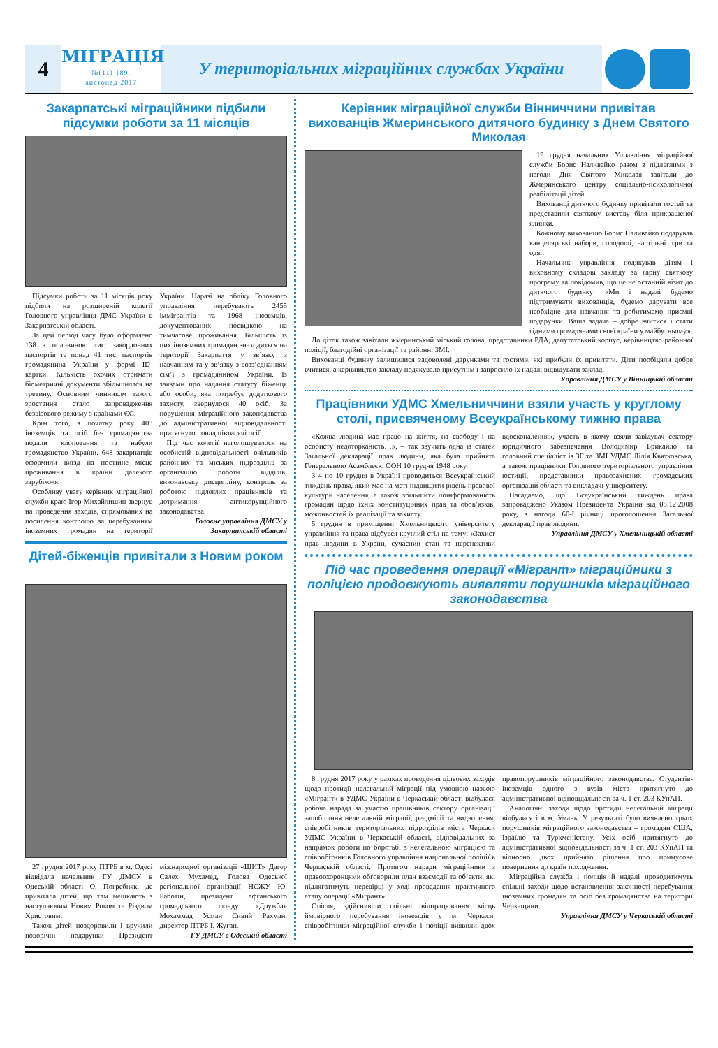4
МІГРАЦІЯ
№(11) 189,
листопад 2017
У територіальних міграційних службах України
Закарпатські міграційники підбили підсумки роботи за 11 місяців
Підсумки роботи за 11 місяців року підбили на розширеній колегії Головного управління ДМС України в Закарпатській області.
За цей період часу було оформлено 138 з половиною тис. закордонних паспортів та понад 41 тис. паспортів громадянина України у формі ID-картки. Кількість охочих отримати біометричні документи збільшилася на третину. Основним чинником такого зростання стало запровадження безвізового режиму з країнами ЄС.
Крім того, з початку року 403 іноземців та осіб без громадянства подали клопотання та набули громадянство України. 648 закарпатців оформили виїзд на постійне місце проживання в країни далекого зарубіжжя.
Особливу увагу керівник міграційної служби краю Ігор Михайлишин звернув на проведення заходів, спрямованих на посилення контролю за перебуванням іноземних громадян на території України. Наразі на обліку Головного управління перебувають 2455 іммігрантів та 1968 іноземців, документованих посвідкою на тимчасове проживання. Більшість із цих іноземних громадян знаходиться на території Закарпаття у зв’язку з навчанням та у зв’язку з возз’єднанням сім’ї з громадянином України. Із заявами про надання статусу біженця або особи, яка потребує додаткового захисту, звернулося 40 осіб. За порушення міграційного законодавства до адміністративної відповідальності притягнуто понад півтисячі осіб.
Під час колегії наголошувалося на особистій відповідальності очільників районних та міських підрозділів за організацію роботи відділів, виконавську дисципліну, контроль за роботою підлеглих працівників та дотримання антикорупційного законодавства.
Головне управління ДМСУ у Закарпатській області
Дітей-біженців привітали з Новим роком
27 грудня 2017 року ПТРБ в м. Одесі відвідала начальник ГУ ДМСУ в Одеській області О. Погребняк, де привітала дітей, що там мешкають з наступаючим Новим Роком та Різдвом Христовим.
Також дітей поздоровили і вручили новорічні подарунки Президент міжнародної організації «ЩИТ» Дагер Салех Мухамед, Голова Одеської регіональної організації НСЖУ Ю. Работін, президент афганського громадського фонду «Дружба» Мохаммад Усман Сивий Рахман, директор ПТРБ І. Жуган.
ГУ ДМСУ в Одеській області
Керівник міграційної служби Вінниччини привітав вихованців Жмеринського дитячого будинку з Днем Святого Миколая
19 грудня начальник Управління міграційної служби Борис Наливайко разом з підлеглими з нагоди Дня Святого Миколая завітали до Жмеринського центру соціально-психологічної реабілітації дітей.
Вихованці дитячого будинку привітали гостей та представили святкову виставу біля прикрашеної ялинки.
Кожному вихованцю Борис Наливайко подарував канцелярські набори, солодощі, настільні ігри та одяг.
Начальник управління подякував дітям і виховному складові закладу за гарну святкову програму та повідомив, що це не останній візит до дитячого будинку: «Ми і надалі будемо підтримувати вихованців, будемо дарувати все необхідне для навчання та робитимемо приємні подарунки. Ваша задача – добре вчитися і стати гідними громадянами своєї країни у майбутньому».
До діток також завітали жмеринський міський голова, представники РДА, депутатський корпус, керівництво районної поліції, благодійні організації та районні ЗМІ.
Вихованці будинку залишилися задоволені дарунками та гостями, які прибули їх привітати. Діти пообіцяли добре вчитися, а керівництво закладу подякувало присутнім і запросило їх надалі відвідувати заклад.
Управління ДМСУ у Вінницькій області
Працівники УДМС Хмельниччини взяли участь у круглому столі, присвяченому Всеукраїнському тижню права
«Кожна людина має право на життя, на свободу і на особисту недоторканість…», – так звучить одна із статей Загальної декларації прав людини, яка була прийнята Генеральною Асамблеєю ООН 10 грудня 1948 року.
З 4 по 10 грудня в Україні проводиться Всеукраїнський тиждень права, який має на меті підвищити рівень правової культури населення, а також збільшити поінформованість громадян щодо їхніх конституційних прав та обов’язків, можливостей їх реалізації та захисту.
5 грудня в приміщенні Хмельницького університету управління та права відбувся круглий стіл на тему: «Захист прав людини в Україні, сучасний стан та перспективи вдосконалення», участь в якому взяли завідувач сектору юридичного забезпечення Володимир Брикайло та головний спеціаліст із ЗГ та ЗМІ УДМС Лілія Квятковська, а також працівники Головного територіального управління юстиції, представники правозахисних громадських організацій області та викладачі університету.
Нагадаємо, що Всеукраїнський тиждень права запроваджено Указом Президента України від 08.12.2008 року, з нагоди 60-ї річниці проголошення Загальної декларації прав людини.
Управління ДМСУ у Хмельницькій області
Під час проведення операції «Мігрант» міграційники з поліцією продовжують виявляти порушників міграційного законодавства
8 грудня 2017 року у рамках проведення цільових заходів щодо протидії нелегальній міграції під умовною назвою «Мігрант» в УДМС України в Черкаській області відбулася робоча нарада за участю працівників сектору організації запобігання нелегальній міграції, реадмісії та видворення, співробітників територіальних підрозділів міста Черкаси УДМС України в Черкаській області, відповідальних за напрямок роботи по боротьбі з нелегальною міграцією та співробітників Головного управління національної поліції в Черкаській області. Протягом наради міграційники з правоохоронцями обговорили план взаємодії та об’єкти, які підлягатимуть перевірці у ході проведення практичного етапу операції «Мігрант».
Опісля, здійснивши спільні відпрацювання місць ймовірного перебування іноземців у м. Черкаси, співробітники міграційної служби і поліції виявили двох правопорушників міграційного законодавства. Студентів-іноземців одного з вузів міста притягнуто до адміністративної відповідальності за ч. 1 ст. 203 КУпАП.
Аналогічні заходи щодо протидії нелегальній міграції відбулися і в м. Умань. У результаті було виявлено трьох порушників міграційного законодавства – громадян США, Ізраїлю та Туркменістану. Усіх осіб притягнуто до адміністративної відповідальності за ч. 1 ст. 203 КУпАП та відносно двох прийнято рішення про примусове повернення до країн походження.
Міграційна служба і поліція й надалі проводитимуть спільні заходи щодо встановлення законності перебування іноземних громадян та осіб без громадянства на території Черкащини.
Управління ДМСУ у Черкаській області